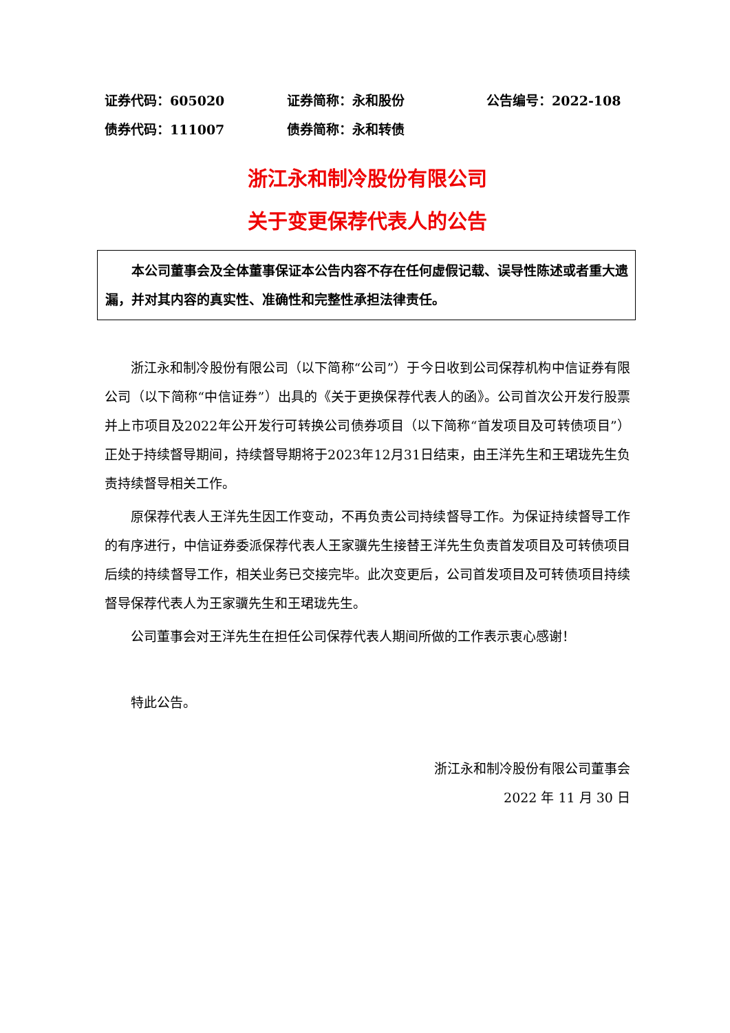证券代码：605020 证券简称：永和股份 公告编号：2022-108
债券代码：111007 债券简称：永和转债
浙江永和制冷股份有限公司
关于变更保荐代表人的公告
本公司董事会及全体董事保证本公告内容不存在任何虚假记载、误导性陈述或者重大遗漏，并对其内容的真实性、准确性和完整性承担法律责任。
浙江永和制冷股份有限公司（以下简称“公司”）于今日收到公司保荐机构中信证券有限公司（以下简称“中信证券”）出具的《关于更换保荐代表人的函》。公司首次公开发行股票并上市项目及2022年公开发行可转换公司债券项目（以下简称“首发项目及可转债项目”）正处于持续督导期间，持续督导期将于2023年12月31日结束，由王洋先生和王珺珑先生负责持续督导相关工作。
原保荐代表人王洋先生因工作变动，不再负责公司持续督导工作。为保证持续督导工作的有序进行，中信证券委派保荐代表人王家骥先生接替王洋先生负责首发项目及可转债项目后续的持续督导工作，相关业务已交接完毕。此次变更后，公司首发项目及可转债项目持续督导保荐代表人为王家骥先生和王珺珑先生。
公司董事会对王洋先生在担任公司保荐代表人期间所做的工作表示衷心感谢！
特此公告。
浙江永和制冷股份有限公司董事会
2022 年 11 月 30 日